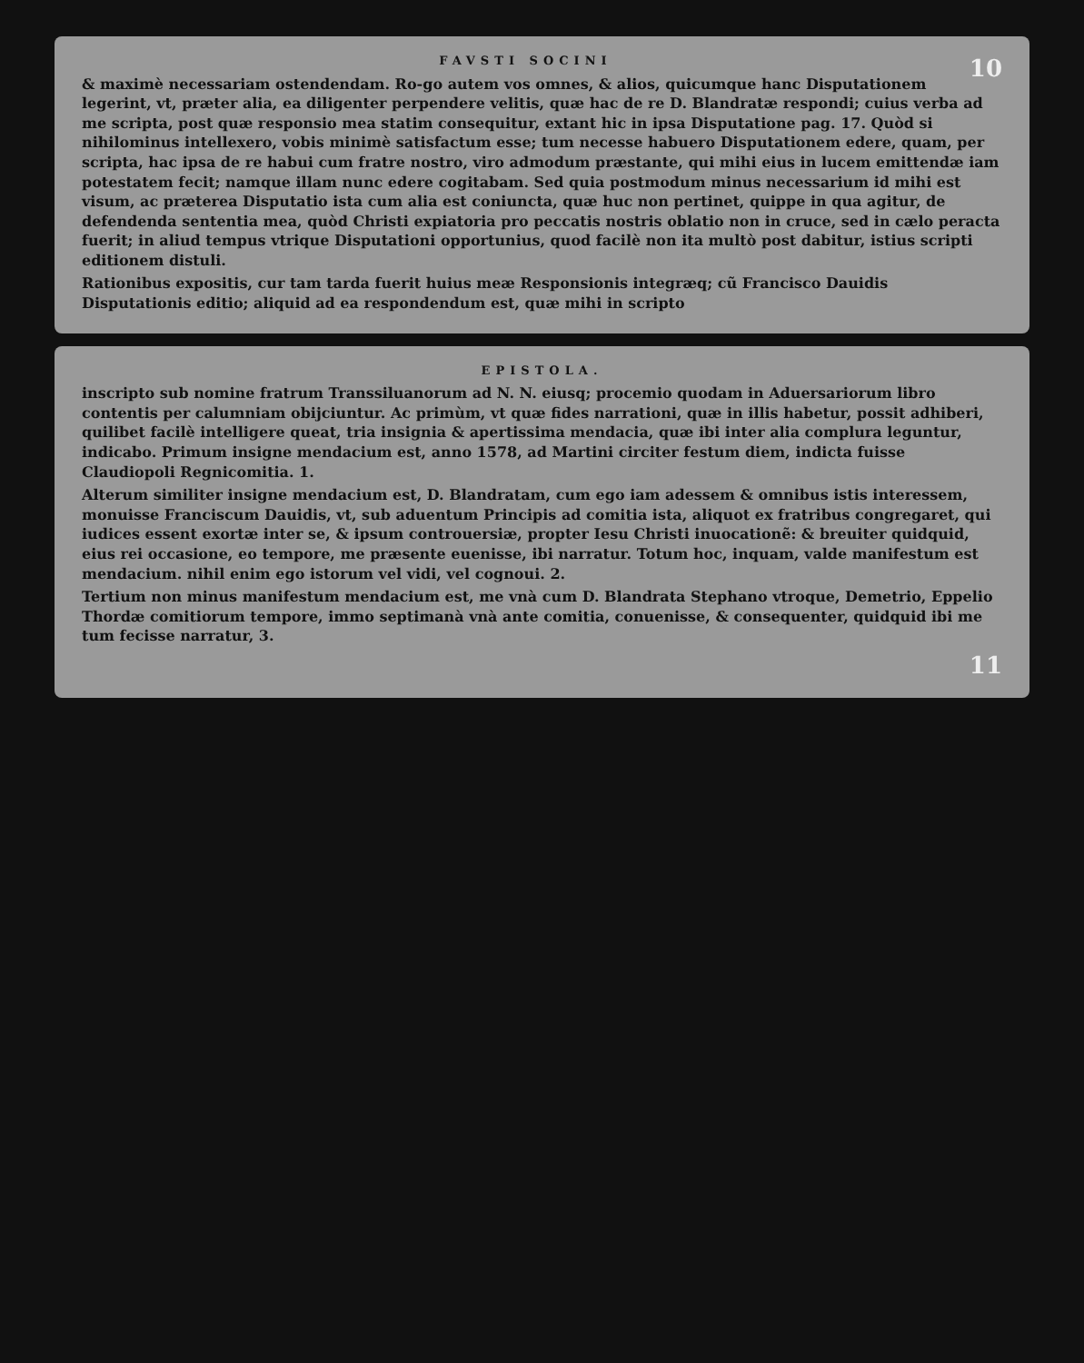10
FAVSTI SOCINI
& maximè necessariam ostendendam. Ro-go autem vos omnes, & alios, quicumque hanc Disputationem legerint, vt, præter alia, ea diligenter perpendere velitis, quæ hac de re D. Blandratæ respondi; cuius verba ad me scripta, post quæ responsio mea statim consequitur, extant hic in ipsa Disputatione pag. 17. Quòd si nihilominus intellexero, vobis minimè satisfactum esse; tum necesse habuero Disputationem edere, quam, per scripta, hac ipsa de re habui cum fratre nostro, viro admodum præstante, qui mihi eius in lucem emittendæ iam potestatem fecit; namque illam nunc edere cogitabam. Sed quia postmodum minus necessarium id mihi est visum, ac præterea Disputatio ista cum alia est coniuncta, quæ huc non pertinet, quippe in qua agitur, de defendenda sententia mea, quòd Christi expiatoria pro peccatis nostris oblatio non in cruce, sed in cælo peracta fuerit; in aliud tempus vtrique Disputationi opportunius, quod facilè non ita multò post dabitur, istius scripti editionem distuli.
Rationibus expositis, cur tam tarda fuerit huius meæ Responsionis integræq; cũ Francisco Dauidis Disputationis editio; aliquid ad ea respondendum est, quæ mihi in scripto
EPISTOLA.
inscripto sub nomine fratrum Transsiluanorum ad N. N. eiusq; procemio quodam in Aduersariorum libro contentis per calumniam obijciuntur. Ac primùm, vt quæ fides narrationi, quæ in illis habetur, possit adhiberi, quilibet facilè intelligere queat, tria insignia & apertissima mendacia, quæ ibi inter alia complura leguntur, indicabo. Primum insigne mendacium est, anno 1578, ad Martini circiter festum diem, indicta fuisse Claudiopoli Regnicomitia. 1.
Alterum similiter insigne mendacium est, D. Blandratam, cum ego iam adessem & omnibus istis interessem, monuisse Franciscum Dauidis, vt, sub aduentum Principis ad comitia ista, aliquot ex fratribus congregaret, qui iudices essent exortæ inter se, & ipsum controuersiæ, propter Iesu Christi inuocationẽ: & breuiter quidquid, eius rei occasione, eo tempore, me præsente euenisse, ibi narratur. Totum hoc, inquam, valde manifestum est mendacium. nihil enim ego istorum vel vidi, vel cognoui. 2.
Tertium non minus manifestum mendacium est, me vnà cum D. Blandrata Stephano vtroque, Demetrio, Eppelio Thordæ comitiorum tempore, immo septimanà vnà ante comitia, conuenisse, & consequenter, quidquid ibi me tum fecisse narratur, 3.
11